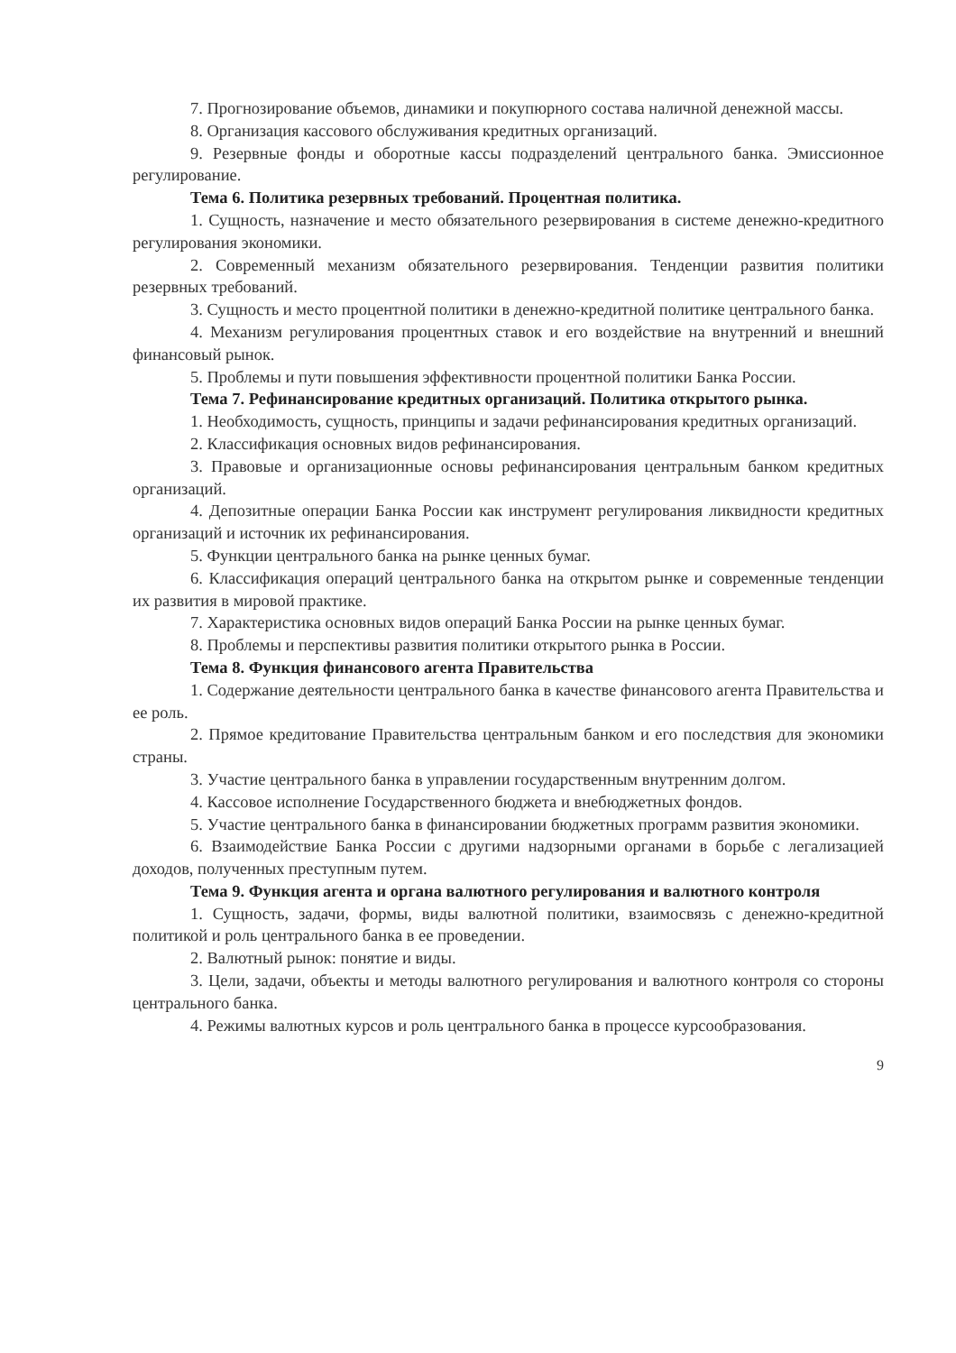7. Прогнозирование объемов, динамики и покупюрного состава наличной денежной массы.
8. Организация кассового обслуживания кредитных организаций.
9. Резервные фонды и оборотные кассы подразделений центрального банка. Эмиссионное регулирование.
Тема 6. Политика резервных требований. Процентная политика.
1. Сущность, назначение и место обязательного резервирования в системе денежно-кредитного регулирования экономики.
2. Современный механизм обязательного резервирования. Тенденции развития политики резервных требований.
3. Сущность и место процентной политики в денежно-кредитной политике центрального банка.
4. Механизм регулирования процентных ставок и его воздействие на внутренний и внешний финансовый рынок.
5. Проблемы и пути повышения эффективности процентной политики Банка России.
Тема 7. Рефинансирование кредитных организаций. Политика открытого рынка.
1. Необходимость, сущность, принципы и задачи рефинансирования кредитных организаций.
2. Классификация основных видов рефинансирования.
3. Правовые и организационные основы рефинансирования центральным банком кредитных организаций.
4. Депозитные операции Банка России как инструмент регулирования ликвидности кредитных организаций и источник их рефинансирования.
5. Функции центрального банка на рынке ценных бумаг.
6. Классификация операций центрального банка на открытом рынке и современные тенденции их развития в мировой практике.
7. Характеристика основных видов операций Банка России на рынке ценных бумаг.
8. Проблемы и перспективы развития политики открытого рынка в России.
Тема 8. Функция финансового агента Правительства
1. Содержание деятельности центрального банка в качестве финансового агента Правительства и ее роль.
2. Прямое кредитование Правительства центральным банком и его последствия для экономики страны.
3. Участие центрального банка в управлении государственным внутренним долгом.
4. Кассовое исполнение Государственного бюджета и внебюджетных фондов.
5. Участие центрального банка в финансировании бюджетных программ развития экономики.
6. Взаимодействие Банка России с другими надзорными органами в борьбе с легализацией доходов, полученных преступным путем.
Тема 9. Функция агента и органа валютного регулирования и валютного контроля
1. Сущность, задачи, формы, виды валютной политики, взаимосвязь с денежно-кредитной политикой и роль центрального банка в ее проведении.
2. Валютный рынок: понятие и виды.
3. Цели, задачи, объекты и методы валютного регулирования и валютного контроля со стороны центрального банка.
4. Режимы валютных курсов и роль центрального банка в процессе курсообразования.
9